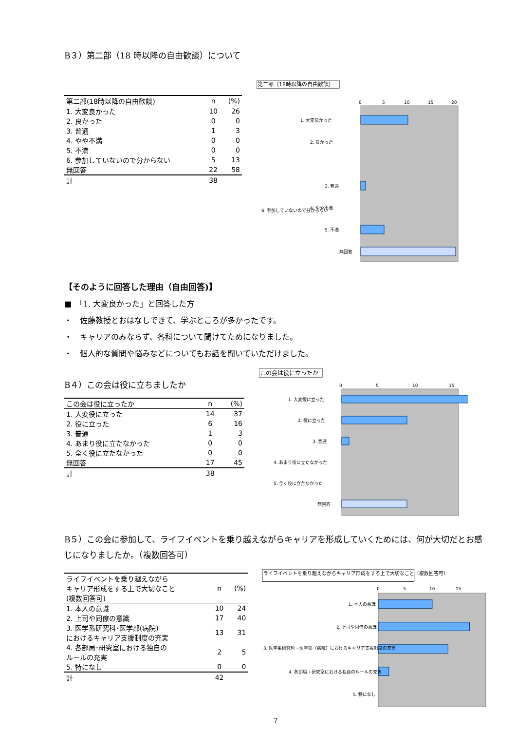B３）第二部（18 時以降の自由歓談）について
| 第二部(18時以降の自由歓談) | n | (%) |
| --- | --- | --- |
| 1. 大変良かった | 10 | 26 |
| 2. 良かった | 0 | 0 |
| 3. 普通 | 1 | 3 |
| 4. やや不満 | 0 | 0 |
| 5. 不満 | 0 | 0 |
| 6. 参加していないので分からない | 5 | 13 |
| 無回答 | 22 | 58 |
| 計 | 38 | |
第二部（18時以降の自由歓談）
0
5
10
15
20
1. 大変良かった
2. 良かった
3. 普通
4. やや不満
5. 不満
6. 参加していないので分からない
無回答
【そのように回答した理由（自由回答)】
■　「1. 大変良かった」と回答した方
・　佐藤教授とおはなしできて、学ぶところが多かったです。
・　キャリアのみならず、各科について聞けてためになりました。
・　個人的な質問や悩みなどについてもお話を聞いていただけました。
B４）この会は役に立ちましたか
| この会は役に立ったか | n | (%) |
| --- | --- | --- |
| 1. 大変役に立った | 14 | 37 |
| 2. 役に立った | 6 | 16 |
| 3. 普通 | 1 | 3 |
| 4. あまり役に立たなかった | 0 | 0 |
| 5. 全く役に立たなかった | 0 | 0 |
| 無回答 | 17 | 45 |
| 計 | 38 | |
この会は役に立ったか
0
5
10
15
1. 大変役に立った
2. 役に立った
3. 普通
4. あまり役に立たなかった
5. 全く役に立たなかった
無回答
B５）この会に参加して、ライフイベントを乗り越えながらキャリアを形成していくためには、何が大切だとお感じになりましたか。（複数回答可）
| ライフイベントを乗り越えながら キャリア形成をする上で大切なこと (複数回答可) | n | (%) |
| --- | --- | --- |
| 1. 本人の意識 | 10 | 24 |
| 2. 上司や同僚の意識 | 17 | 40 |
| 3. 医学系研究科･医学部(病院) におけるキャリア支援制度の充実 | 13 | 31 |
| 4. 各部局･研究室における独自の ルールの充実 | 2 | 5 |
| 5. 特になし | 0 | 0 |
| 計 | 42 | |
ライフイベントを乗り越えながらキャリア形成をする上で大切なこと（複数回答可）
0
5
10
15
1. 本人の意識
2. 上司や同僚の意識
3. 医学系研究科・医学部（病院）におけるキャリア支援制度の充実
4. 各部局・研究室における独自のルールの充実
5. 特になし
7